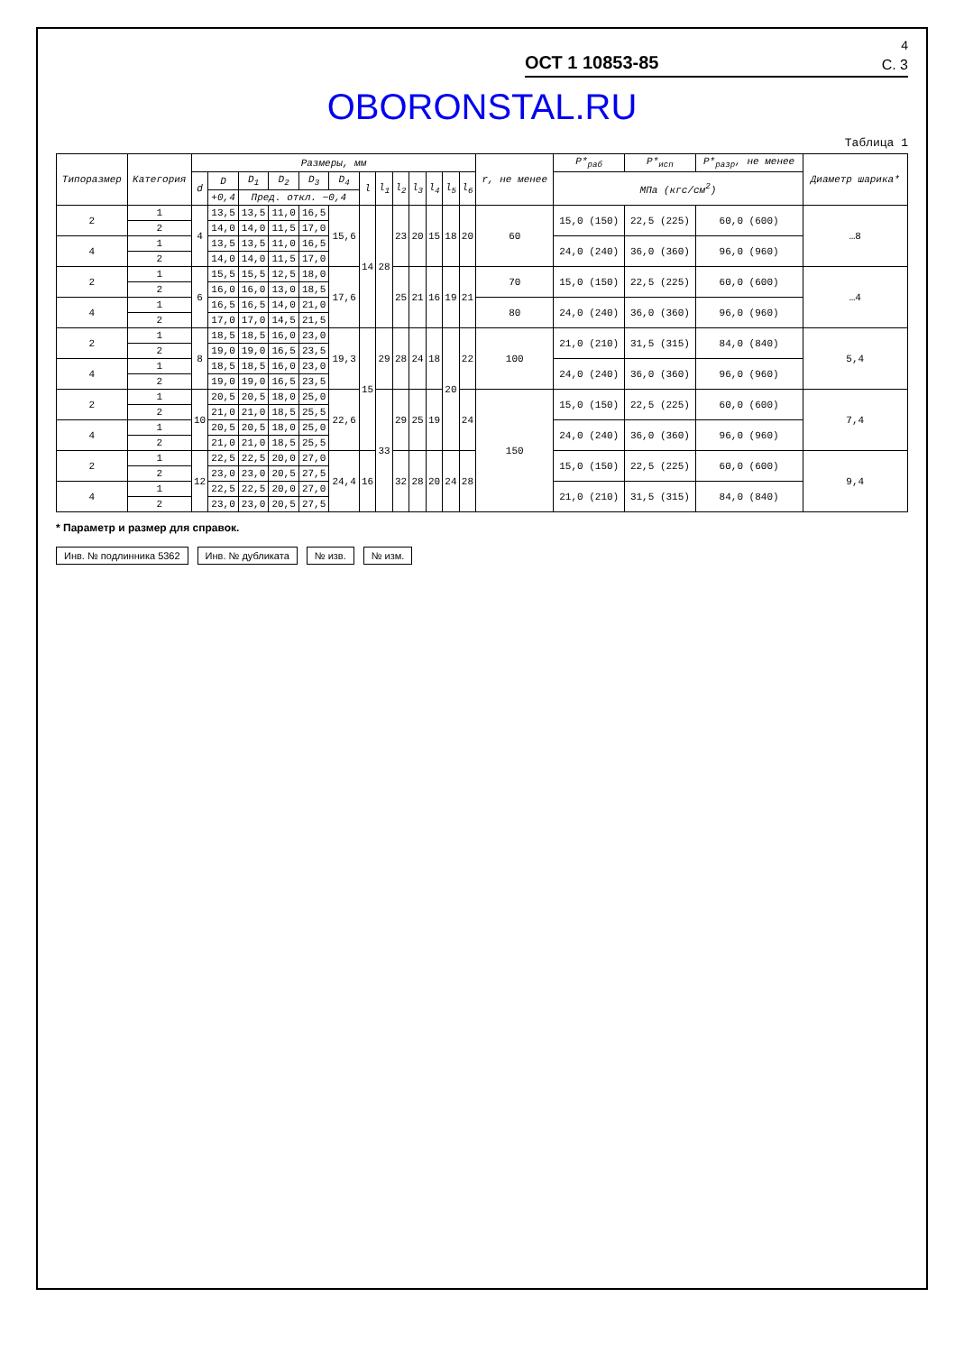4
ОСТ 1 10853-85 С. 3
OBORONSTAL.RU
Таблица 1
| Типоразмер | Категория | Размеры, мм | | | | | | | | | | | | | r, не менее | P*<sub>раб</sub> | P*<sub>исп</sub> | P*<sub>разр</sub>, не менее | Диаметр шарика* |
| --- | --- | --- | --- | --- | --- | --- | --- | --- | --- | --- | --- | --- | --- | --- | --- | --- | --- | --- | --- |
| | | d | D | D<sub>1</sub> | D<sub>2</sub> | D<sub>3</sub> | D<sub>4</sub> | l | l<sub>1</sub> | l<sub>2</sub> | l<sub>3</sub> | l<sub>4</sub> | l<sub>5</sub> | l<sub>6</sub> | | МПа (кгс/см<sup>2</sup>) | | | |
| | | | +0,4 | Пред. откл. −0,4 | | | | | | | | | | | | | | | |
| 2 | 1 | 4 | 13,5 | 13,5 | 11,0 | 16,5 | 15,6 | 14 | 28 | 23 | 20 | 15 | 18 | 20 | 60 | 15,0 (150) | 22,5 (225) | 60,0 (600) | …8 |
| | 2 | | 14,0 | 14,0 | 11,5 | 17,0 | | | | | | | | | | | | | |
| 4 | 1 | | 13,5 | 13,5 | 11,0 | 16,5 | | | | | | | | | | 24,0 (240) | 36,0 (360) | 96,0 (960) | |
| | 2 | | 14,0 | 14,0 | 11,5 | 17,0 | | | | | | | | | | | | | |
| 2 | 1 | 6 | 15,5 | 15,5 | 12,5 | 18,0 | 17,6 | | | 25 | 21 | 16 | 19 | 21 | 70 | 15,0 (150) | 22,5 (225) | 60,0 (600) | …4 |
| | 2 | | 16,0 | 16,0 | 13,0 | 18,5 | | | | | | | | | | | | | |
| 4 | 1 | | 16,5 | 16,5 | 14,0 | 21,0 | | | | | | | | | 80 | 24,0 (240) | 36,0 (360) | 96,0 (960) | |
| | 2 | | 17,0 | 17,0 | 14,5 | 21,5 | | | | | | | | | | | | | |
| 2 | 1 | 8 | 18,5 | 18,5 | 16,0 | 23,0 | 19,3 | 15 | 29 | 28 | 24 | 18 | 20 | 22 | 100 | 21,0 (210) | 31,5 (315) | 84,0 (840) | 5,4 |
| | 2 | | 19,0 | 19,0 | 16,5 | 23,5 | | | | | | | | | | | | | |
| 4 | 1 | | 18,5 | 18,5 | 16,0 | 23,0 | | | | | | | | | | 24,0 (240) | 36,0 (360) | 96,0 (960) | |
| | 2 | | 19,0 | 19,0 | 16,5 | 23,5 | | | | | | | | | | | | | |
| 2 | 1 | 10 | 20,5 | 20,5 | 18,0 | 25,0 | 22,6 | | 33 | 29 | 25 | 19 | | 24 | 150 | 15,0 (150) | 22,5 (225) | 60,0 (600) | 7,4 |
| | 2 | | 21,0 | 21,0 | 18,5 | 25,5 | | | | | | | | | | | | | |
| 4 | 1 | | 20,5 | 20,5 | 18,0 | 25,0 | | | | | | | | | | 24,0 (240) | 36,0 (360) | 96,0 (960) | |
| | 2 | | 21,0 | 21,0 | 18,5 | 25,5 | | | | | | | | | | | | | |
| 2 | 1 | 12 | 22,5 | 22,5 | 20,0 | 27,0 | 24,4 | 16 | | 32 | 28 | 20 | 24 | 28 | | 15,0 (150) | 22,5 (225) | 60,0 (600) | 9,4 |
| | 2 | | 23,0 | 23,0 | 20,5 | 27,5 | | | | | | | | | | | | | |
| 4 | 1 | | 22,5 | 22,5 | 20,0 | 27,0 | | | | | | | | | | 21,0 (210) | 31,5 (315) | 84,0 (840) | |
| | 2 | | 23,0 | 23,0 | 20,5 | 27,5 | | | | | | | | | | | | | |
* Параметр и размер для справок.
Инв. № подлинника 5362 Инв. № дубликата № изв. № изм.